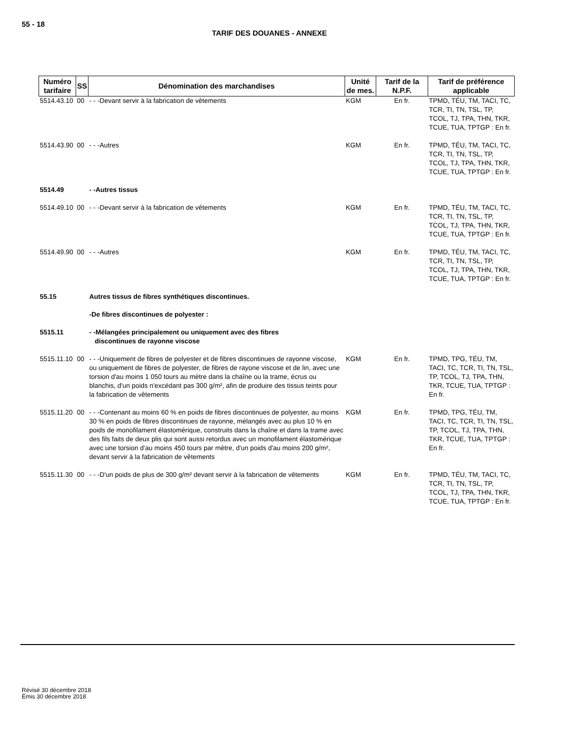55 - 18
TARIF DES DOUANES - ANNEXE
| Numéro tarifaire | SS | Dénomination des marchandises | Unité de mes. | Tarif de la N.P.F. | Tarif de préférence applicable |
| --- | --- | --- | --- | --- | --- |
| 5514.43.10 | 00 | - - -Devant servir à la fabrication de vêtements | KGM | En fr. | TPMD, TÉU, TM, TACI, TC, TCR, TI, TN, TSL, TP, TCOL, TJ, TPA, THN, TKR, TCUE, TUA, TPTGP : En fr. |
| 5514.43.90 | 00 | - - -Autres | KGM | En fr. | TPMD, TÉU, TM, TACI, TC, TCR, TI, TN, TSL, TP, TCOL, TJ, TPA, THN, TKR, TCUE, TUA, TPTGP : En fr. |
| 5514.49 | | - -Autres tissus | | | |
| 5514.49.10 | 00 | - - -Devant servir à la fabrication de vêtements | KGM | En fr. | TPMD, TÉU, TM, TACI, TC, TCR, TI, TN, TSL, TP, TCOL, TJ, TPA, THN, TKR, TCUE, TUA, TPTGP : En fr. |
| 5514.49.90 | 00 | - - -Autres | KGM | En fr. | TPMD, TÉU, TM, TACI, TC, TCR, TI, TN, TSL, TP, TCOL, TJ, TPA, THN, TKR, TCUE, TUA, TPTGP : En fr. |
| 55.15 | | Autres tissus de fibres synthétiques discontinues. | | | |
| | | -De fibres discontinues de polyester : | | | |
| 5515.11 | | - -Mélangées principalement ou uniquement avec des fibres discontinues de rayonne viscose | | | |
| 5515.11.10 | 00 | - - -Uniquement de fibres de polyester et de fibres discontinues de rayonne viscose, ou uniquement de fibres de polyester, de fibres de rayone viscose et de lin, avec une torsion d'au moins 1 050 tours au mètre dans la chaîne ou la trame, écrus ou blanchis, d'un poids n'excédant pas 300 g/m², afin de produire des tissus teints pour la fabrication de vêtements | KGM | En fr. | TPMD, TPG, TÉU, TM, TACI, TC, TCR, TI, TN, TSL, TP, TCOL, TJ, TPA, THN, TKR, TCUE, TUA, TPTGP : En fr. |
| 5515.11.20 | 00 | - - -Contenant au moins 60 % en poids de fibres discontinues de polyester, au moins 30 % en poids de fibres discontinues de rayonne, mélangés avec au plus 10 % en poids de monofilament élastomérique, construits dans la chaîne et dans la trame avec des fils faits de deux plis qui sont aussi retordus avec un monofilament élastomérique avec une torsion d'au moins 450 tours par mètre, d'un poids d'au moins 200 g/m², devant servir à la fabrication de vêtements | KGM | En fr. | TPMD, TPG, TÉU, TM, TACI, TC, TCR, TI, TN, TSL, TP, TCOL, TJ, TPA, THN, TKR, TCUE, TUA, TPTGP : En fr. |
| 5515.11.30 | 00 | - - -D'un poids de plus de 300 g/m² devant servir à la fabrication de vêtements | KGM | En fr. | TPMD, TÉU, TM, TACI, TC, TCR, TI, TN, TSL, TP, TCOL, TJ, TPA, THN, TKR, TCUE, TUA, TPTGP : En fr. |
Révisé 30 décembre 2018
Émis 30 décembre 2018